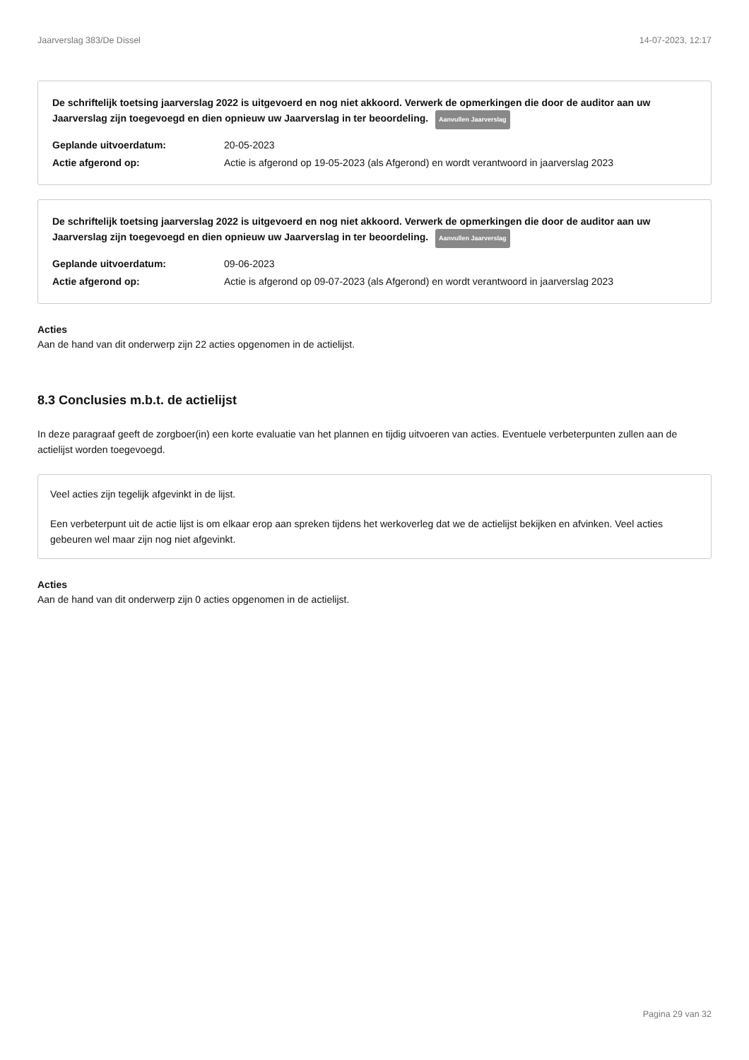Jaarverslag 383/De Dissel 14-07-2023, 12:17
De schriftelijk toetsing jaarverslag 2022 is uitgevoerd en nog niet akkoord. Verwerk de opmerkingen die door de auditor aan uw Jaarverslag zijn toegevoegd en dien opnieuw uw Jaarverslag in ter beoordeling. Aanvullen Jaarverslag
Geplande uitvoerdatum: 20-05-2023
Actie afgerond op: Actie is afgerond op 19-05-2023 (als Afgerond) en wordt verantwoord in jaarverslag 2023
De schriftelijk toetsing jaarverslag 2022 is uitgevoerd en nog niet akkoord. Verwerk de opmerkingen die door de auditor aan uw Jaarverslag zijn toegevoegd en dien opnieuw uw Jaarverslag in ter beoordeling. Aanvullen Jaarverslag
Geplande uitvoerdatum: 09-06-2023
Actie afgerond op: Actie is afgerond op 09-07-2023 (als Afgerond) en wordt verantwoord in jaarverslag 2023
Acties
Aan de hand van dit onderwerp zijn 22 acties opgenomen in de actielijst.
8.3 Conclusies m.b.t. de actielijst
In deze paragraaf geeft de zorgboer(in) een korte evaluatie van het plannen en tijdig uitvoeren van acties. Eventuele verbeterpunten zullen aan de actielijst worden toegevoegd.
Veel acties zijn tegelijk afgevinkt in de lijst.
Een verbeterpunt uit de actie lijst is om elkaar erop aan spreken tijdens het werkoverleg dat we de actielijst bekijken en afvinken. Veel acties gebeuren wel maar zijn nog niet afgevinkt.
Acties
Aan de hand van dit onderwerp zijn 0 acties opgenomen in de actielijst.
Pagina 29 van 32